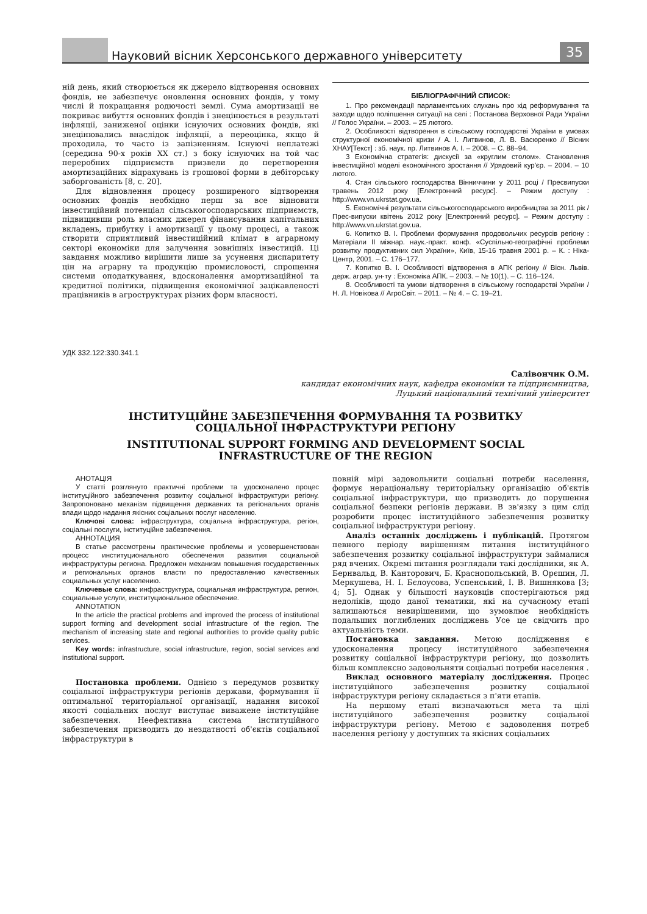Науковий вісник Херсонського державного університету
35
ній день, який створюється як джерело відтворення основних фондів, не забезпечує оновлення основних фондів, у тому числі й покращання родючості землі. Сума амортизації не покриває вибуття основних фондів і знецінюється в результаті інфляції, заниженої оцінки існуючих основних фондів, які знецінювались внаслідок інфляції, а переоцінка, якщо й проходила, то часто із запізненням. Існуючі неплатежі (середина 90-х років XX ст.) з боку існуючих на той час переробних підприємств призвели до перетворення амортизаційних відрахувань із грошової форми в дебіторську заборгованість [8, с. 20].
Для відновлення процесу розширеного відтворення основних фондів необхідно перш за все відновити інвестиційний потенціал сільськогосподарських підприємств, підвищивши роль власних джерел фінансування капітальних вкладень, прибутку і амортизації у цьому процесі, а також створити сприятливий інвестиційний клімат в аграрному секторі економіки для залучення зовнішніх інвестицій. Ці завдання можливо вирішити лише за усунення диспаритету цін на аграрну та продукцію промисловості, спрощення системи оподаткування, вдосконалення амортизаційної та кредитної політики, підвищення економічної зацікавленості працівників в агроструктурах різних форм власності.
БІБЛІОГРАФІЧНИЙ СПИСОК:
1. Про рекомендації парламентських слухань про хід реформування та заходи щодо поліпшення ситуації на селі : Постанова Верховної Ради України // Голос України. – 2003. – 25 лютого.
2. Особливості відтворення в сільському господарстві України в умовах структурної економічної кризи / А. І. Литвинов, Л. В. Васюренко // Вісник ХНАУ[Текст] : зб. наук. пр. Литвинов А. І. – 2008. – С. 88–94.
3 Економічна стратегія: дискусії за «круглим столом». Становлення інвестиційної моделі економічного зростання // Урядовий кур'єр. – 2004. – 10 лютого.
4. Стан сільського господарства Вінниччини у 2011 році / Пресвипуски травень 2012 року [Електронний ресурс]. – Режим доступу : http://www.vn.ukrstat.gov.ua.
5. Економічні результати сільськогосподарського виробництва за 2011 рік / Прес-випуски квітень 2012 року [Електронний ресурс]. – Режим доступу : http://www.vn.ukrstat.gov.ua.
6. Копитко В. І. Проблеми формування продовольчих ресурсів регіону : Матеріали ІІ міжнар. наук.-практ. конф. «Суспільно-географічні проблеми розвитку продуктивних сил України», Київ, 15-16 травня 2001 р. – К. : Ніка-Центр, 2001. – С. 176–177.
7. Копитко В. І. Особливості відтворення в АПК регіону // Вісн. Львів. держ. аграр. ун-ту : Економіка АПК. – 2003. – № 10(1). – С. 116–124.
8. Особливості та умови відтворення в сільському господарстві України / Н. Л. Новікова // АгроСвіт. – 2011. – № 4. – С. 19–21.
УДК 332.122:330.341.1
Салівончик О.М.
кандидат економічних наук, кафедра економіки та підприємництва,
Луцький національний технічний університет
ІНСТИТУЦІЙНЕ ЗАБЕЗПЕЧЕННЯ ФОРМУВАННЯ ТА РОЗВИТКУ
СОЦІАЛЬНОЇ ІНФРАСТРУКТУРИ РЕГІОНУ
INSTITUTIONAL SUPPORT FORMING AND DEVELOPMENT SOCIAL
INFRASTRUCTURE OF THE REGION
АНОТАЦІЯ
У статті розглянуто практичні проблеми та удосконалено процес інституційного забезпечення розвитку соціальної інфраструктури регіону. Запропоновано механізм підвищення державних та регіональних органів влади щодо надання якісних соціальних послуг населенню.
Ключові слова: інфраструктура, соціальна інфраструктура, регіон, соціальні послуги, інституційне забезпечення.
АННОТАЦИЯ
В статье рассмотрены практические проблемы и усовершенствован процесс институционального обеспечения развития социальной инфраструктуры региона. Предложен механизм повышения государственных и региональных органов власти по предоставлению качественных социальных услуг населению.
Ключевые слова: инфраструктура, социальная инфраструктура, регион, социальные услуги, институциональное обеспечение.
ANNOTATION
In the article the practical problems and improved the process of institutional support forming and development social infrastructure of the region. The mechanism of increasing state and regional authorities to provide quality public services.
Key words: infrastructure, social infrastructure, region, social services and institutional support.
Постановка проблеми. Однією з передумов розвитку соціальної інфраструктури регіонів держави, формування її оптимальної територіальної організації, надання високої якості соціальних послуг виступає виважене інституційне забезпечення. Неефективна система інституційного забезпечення призводить до нездатності об'єктів соціальної інфраструктури в
повній мірі задовольнити соціальні потреби населення, формує нераціональну територіальну організацію об'єктів соціальної інфраструктури, що призводить до порушення соціальної безпеки регіонів держави. В зв'язку з цим слід розробити процес інституційного забезпечення розвитку соціальної інфраструктури регіону.
Аналіз останніх досліджень і публікацій. Протягом певного періоду вирішенням питання інституційного забезпечення розвитку соціальної інфраструктури займалися ряд вчених. Окремі питання розглядали такі дослідники, як А. Бернвальд, В. Канторович, Б. Краснопольський, В. Орєшин, Л. Меркушева, Н. І. Бєлоусова, Успенський, І. В. Вишнякова [3; 4; 5]. Однак у більшості науковців спостерігаються ряд недоліків, щодо даної тематики, які на сучасному етапі залишаються невирішеними, що зумовлює необхідність подальших поглиблених досліджень Усе це свідчить про актуальність теми.
Постановка завдання. Метою дослідження є удосконалення процесу інституційного забезпечення розвитку соціальної інфраструктури регіону, що дозволить більш комплексно задовольняти соціальні потреби населення .
Виклад основного матеріалу дослідження. Процес інституційного забезпечення розвитку соціальної інфраструктури регіону складається з п'яти етапів.
На першому етапі визначаються мета та цілі інституційного забезпечення розвитку соціальної інфраструктури регіону. Метою є задоволення потреб населення регіону у доступних та якісних соціальних